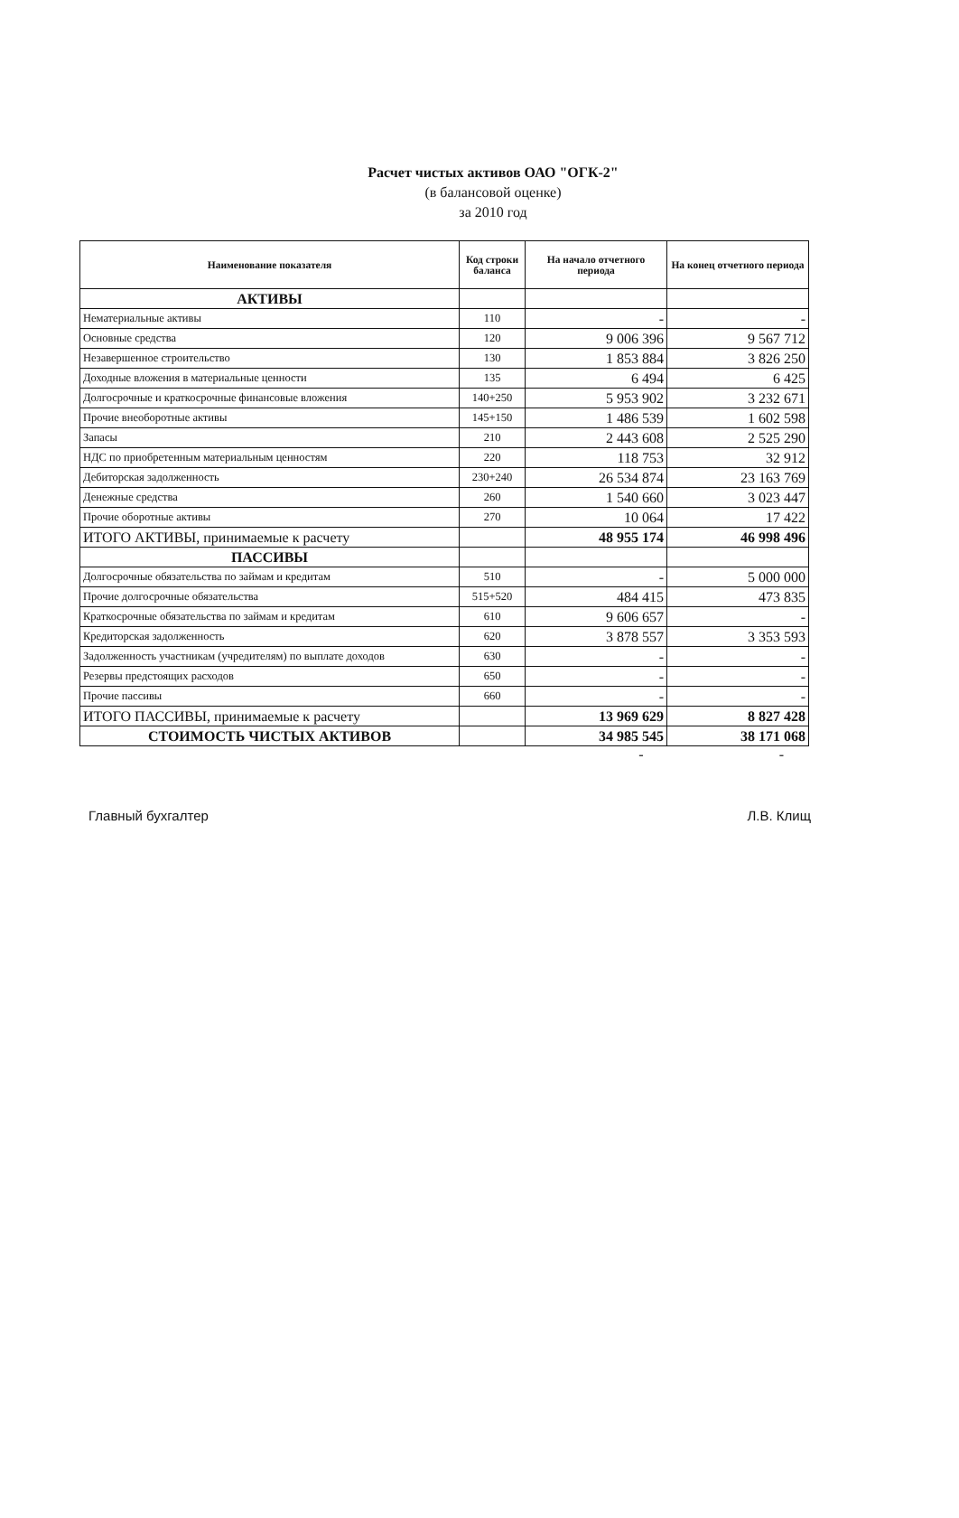Расчет чистых активов ОАО "ОГК-2"
(в балансовой оценке)
за 2010 год
| Наименование показателя | Код строки баланса | На начало отчетного периода | На конец отчетного периода |
| --- | --- | --- | --- |
| АКТИВЫ | | | |
| Нематериальные активы | 110 | - | - |
| Основные средства | 120 | 9 006 396 | 9 567 712 |
| Незавершенное строительство | 130 | 1 853 884 | 3 826 250 |
| Доходные вложения в материальные ценности | 135 | 6 494 | 6 425 |
| Долгосрочные и краткосрочные финансовые вложения | 140+250 | 5 953 902 | 3 232 671 |
| Прочие внеоборотные активы | 145+150 | 1 486 539 | 1 602 598 |
| Запасы | 210 | 2 443 608 | 2 525 290 |
| НДС по приобретенным материальным ценностям | 220 | 118 753 | 32 912 |
| Дебиторская задолженность | 230+240 | 26 534 874 | 23 163 769 |
| Денежные средства | 260 | 1 540 660 | 3 023 447 |
| Прочие оборотные активы | 270 | 10 064 | 17 422 |
| ИТОГО АКТИВЫ, принимаемые к расчету | | 48 955 174 | 46 998 496 |
| ПАССИВЫ | | | |
| Долгосрочные обязательства по займам и кредитам | 510 | - | 5 000 000 |
| Прочие долгосрочные обязательства | 515+520 | 484 415 | 473 835 |
| Краткосрочные обязательства по займам и кредитам | 610 | 9 606 657 | - |
| Кредиторская задолженность | 620 | 3 878 557 | 3 353 593 |
| Задолженность участникам (учредителям) по выплате доходов | 630 | - | - |
| Резервы предстоящих расходов | 650 | - | - |
| Прочие пассивы | 660 | - | - |
| ИТОГО ПАССИВЫ, принимаемые к расчету | | 13 969 629 | 8 827 428 |
| СТОИМОСТЬ ЧИСТЫХ АКТИВОВ | | 34 985 545 | 38 171 068 |
- -
Главный бухгалтер Л.В. Клищ